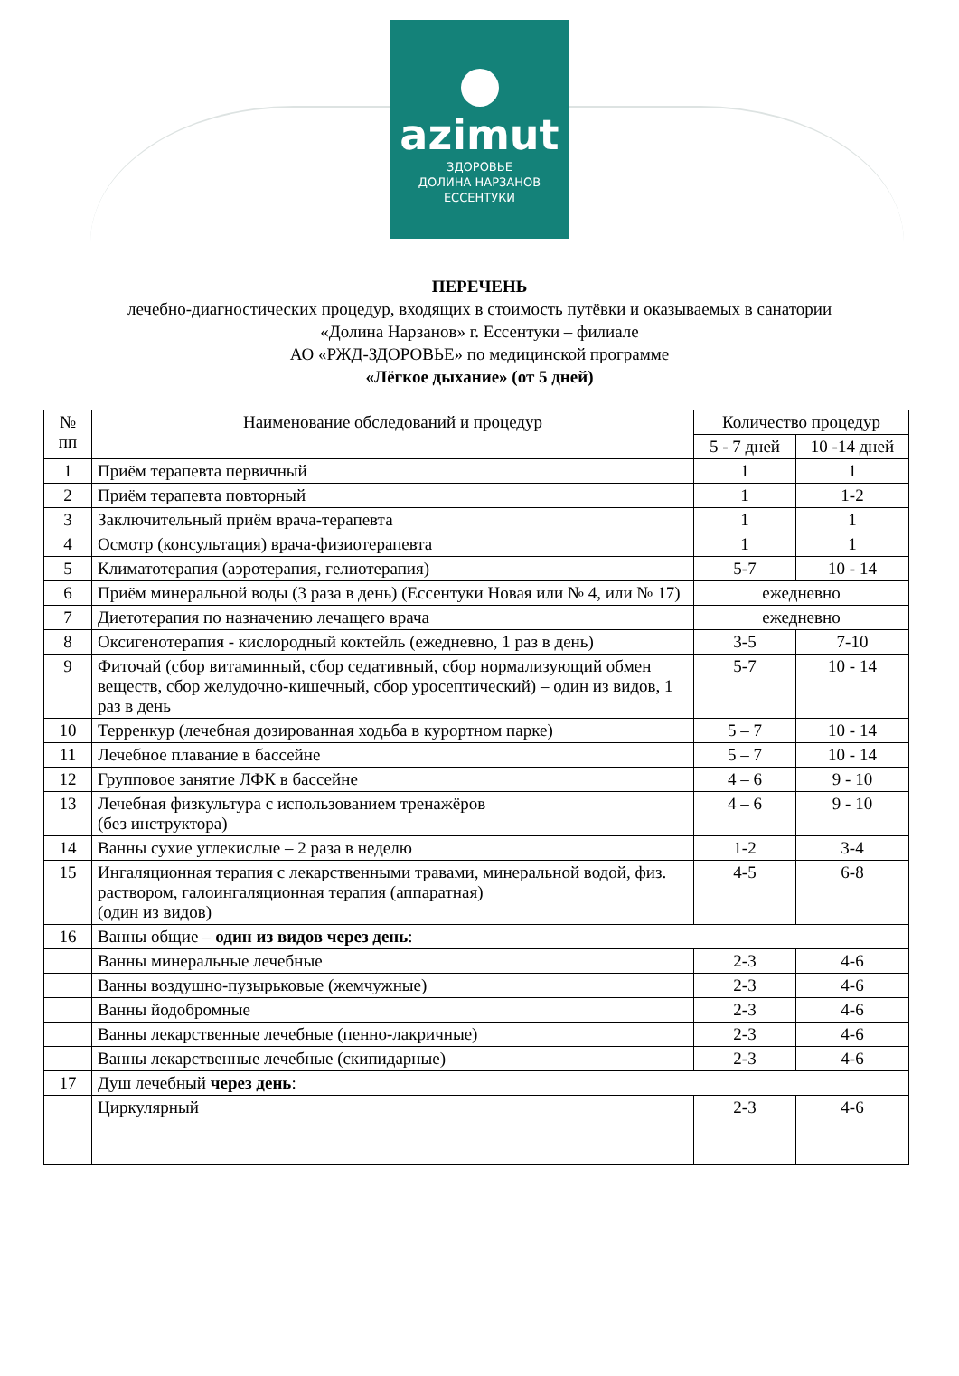azimut
ЗДОРОВЬЕ
ДОЛИНА НАРЗАНОВ
ЕССЕНТУКИ
ПЕРЕЧЕНЬ
лечебно-диагностических процедур, входящих в стоимость путёвки и оказываемых в санатории
«Долина Нарзанов» г. Ессентуки – филиале
АО «РЖД-ЗДОРОВЬЕ» по медицинской программе
«Лёгкое дыхание» (от 5 дней)
| № пп | Наименование обследований и процедур | Количество процедур | |
| --- | --- | --- | --- |
| | | 5 - 7 дней | 10 -14 дней |
| 1 | Приём терапевта первичный | 1 | 1 |
| 2 | Приём терапевта повторный | 1 | 1-2 |
| 3 | Заключительный приём врача-терапевта | 1 | 1 |
| 4 | Осмотр (консультация) врача-физиотерапевта | 1 | 1 |
| 5 | Климатотерапия (аэротерапия, гелиотерапия) | 5-7 | 10 - 14 |
| 6 | Приём минеральной воды (3 раза в день) (Ессентуки Новая или № 4, или № 17) | ежедневно | |
| 7 | Диетотерапия по назначению лечащего врача | ежедневно | |
| 8 | Оксигенотерапия - кислородный коктейль (ежедневно, 1 раз в день) | 3-5 | 7-10 |
| 9 | Фиточай (сбор витаминный, сбор седативный, сбор нормализующий обмен веществ, сбор желудочно-кишечный, сбор уросептический) – один из видов, 1 раз в день | 5-7 | 10 - 14 |
| 10 | Терренкур (лечебная дозированная ходьба в курортном парке) | 5 – 7 | 10 - 14 |
| 11 | Лечебное плавание в бассейне | 5 – 7 | 10 - 14 |
| 12 | Групповое занятие ЛФК в бассейне | 4 – 6 | 9 - 10 |
| 13 | Лечебная физкультура с использованием тренажёров (без инструктора) | 4 – 6 | 9 - 10 |
| 14 | Ванны сухие углекислые – 2 раза в неделю | 1-2 | 3-4 |
| 15 | Ингаляционная терапия с лекарственными травами, минеральной водой, физ. раствором, галоингаляционная терапия (аппаратная) (один из видов) | 4-5 | 6-8 |
| 16 | Ванны общие – один из видов через день : | | |
| | Ванны минеральные лечебные | 2-3 | 4-6 |
| | Ванны воздушно-пузырьковые (жемчужные) | 2-3 | 4-6 |
| | Ванны йодобромные | 2-3 | 4-6 |
| | Ванны лекарственные лечебные (пенно-лакричные) | 2-3 | 4-6 |
| | Ванны лекарственные лечебные (скипидарные) | 2-3 | 4-6 |
| 17 | Душ лечебный через день : | | |
| | Циркулярный | 2-3 | 4-6 |